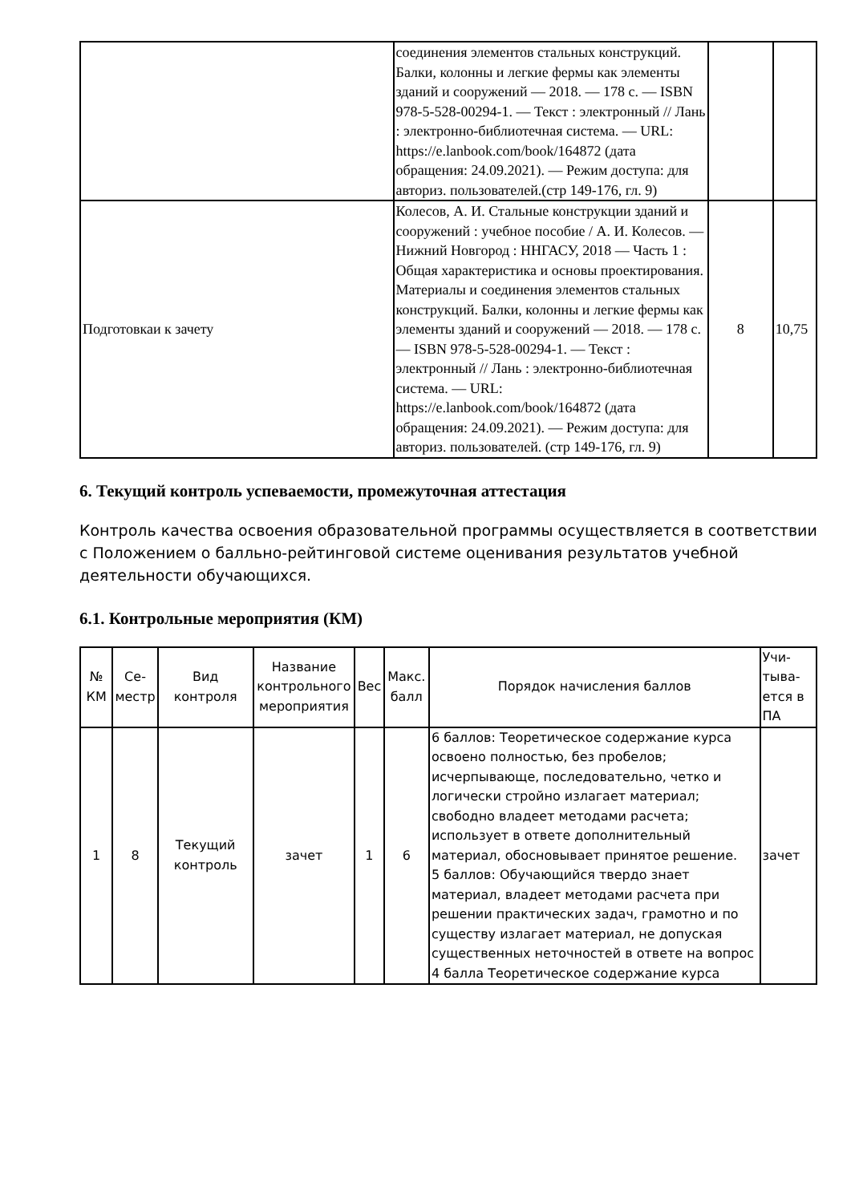| | соединения элементов стальных конструкций. Балки, колонны и легкие фермы как элементы зданий и сооружений — 2018. — 178 с. — ISBN 978-5-528-00294-1. — Текст : электронный // Лань : электронно-библиотечная система. — URL: https://e.lanbook.com/book/164872 (дата обращения: 24.09.2021). — Режим доступа: для авториз. пользователей.(стр 149-176, гл. 9) | | |
| Подготовкаи к зачету | Колесов, А. И. Стальные конструкции зданий и сооружений : учебное пособие / А. И. Колесов. — Нижний Новгород : ННГАСУ, 2018 — Часть 1 : Общая характеристика и основы проектирования. Материалы и соединения элементов стальных конструкций. Балки, колонны и легкие фермы как элементы зданий и сооружений — 2018. — 178 с. — ISBN 978-5-528-00294-1. — Текст : электронный // Лань : электронно-библиотечная система. — URL: https://e.lanbook.com/book/164872 (дата обращения: 24.09.2021). — Режим доступа: для авториз. пользователей. (стр 149-176, гл. 9) | 8 | 10,75 |
6. Текущий контроль успеваемости, промежуточная аттестация
Контроль качества освоения образовательной программы осуществляется в соответствии с Положением о балльно-рейтинговой системе оценивания результатов учебной деятельности обучающихся.
6.1. Контрольные мероприятия (КМ)
| № КМ | Се-местр | Вид контроля | Название контрольного мероприятия | Вес | Макс. балл | Порядок начисления баллов | Учи-тыва-ется в ПА |
| --- | --- | --- | --- | --- | --- | --- | --- |
| 1 | 8 | Текущий контроль | зачет | 1 | 6 | 6 баллов: Теоретическое содержание курса освоено полностью, без пробелов; исчерпывающе, последовательно, четко и логически стройно излагает материал; свободно владеет методами расчета; использует в ответе дополнительный материал, обосновывает принятое решение. 5 баллов: Обучающийся твердо знает материал, владеет методами расчета при решении практических задач, грамотно и по существу излагает материал, не допуская существенных неточностей в ответе на вопрос 4 балла Теоретическое содержание курса | зачет |